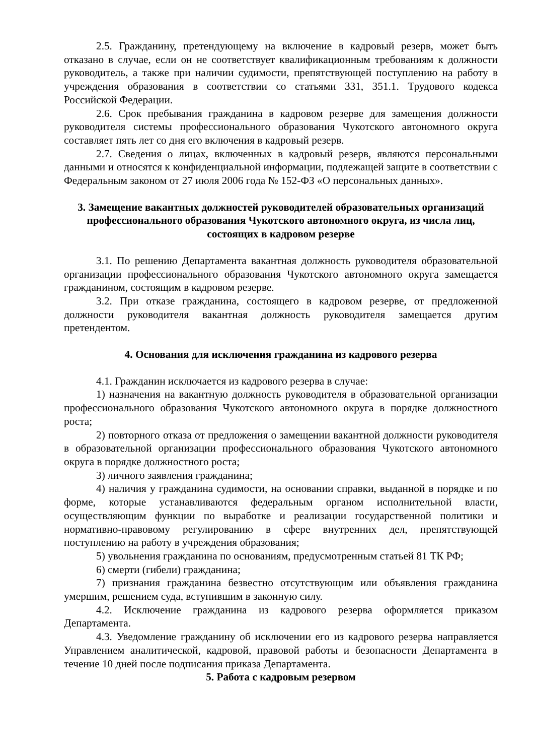2.5. Гражданину, претендующему на включение в кадровый резерв, может быть отказано в случае, если он не соответствует квалификационным требованиям к должности руководитель, а также при наличии судимости, препятствующей поступлению на работу в учреждения образования в соответствии со статьями 331, 351.1. Трудового кодекса Российской Федерации.
2.6. Срок пребывания гражданина в кадровом резерве для замещения должности руководителя системы профессионального образования Чукотского автономного округа составляет пять лет со дня его включения в кадровый резерв.
2.7. Сведения о лицах, включенных в кадровый резерв, являются персональными данными и относятся к конфиденциальной информации, подлежащей защите в соответствии с Федеральным законом от 27 июля 2006 года № 152-ФЗ «О персональных данных».
3. Замещение вакантных должностей руководителей образовательных организаций профессионального образования Чукотского автономного округа, из числа лиц, состоящих в кадровом резерве
3.1. По решению Департамента вакантная должность руководителя образовательной организации профессионального образования Чукотского автономного округа замещается гражданином, состоящим в кадровом резерве.
3.2. При отказе гражданина, состоящего в кадровом резерве, от предложенной должности руководителя вакантная должность руководителя замещается другим претендентом.
4. Основания для исключения гражданина из кадрового резерва
4.1. Гражданин исключается из кадрового резерва в случае:
1) назначения на вакантную должность руководителя в образовательной организации профессионального образования Чукотского автономного округа в порядке должностного роста;
2) повторного отказа от предложения о замещении вакантной должности руководителя в образовательной организации профессионального образования Чукотского автономного округа в порядке должностного роста;
3) личного заявления гражданина;
4) наличия у гражданина судимости, на основании справки, выданной в порядке и по форме, которые устанавливаются федеральным органом исполнительной власти, осуществляющим функции по выработке и реализации государственной политики и нормативно-правовому регулированию в сфере внутренних дел, препятствующей поступлению на работу в учреждения образования;
5) увольнения гражданина по основаниям, предусмотренным статьей 81 ТК РФ;
6) смерти (гибели) гражданина;
7) признания гражданина безвестно отсутствующим или объявления гражданина умершим, решением суда, вступившим в законную силу.
4.2. Исключение гражданина из кадрового резерва оформляется приказом Департамента.
4.3. Уведомление гражданину об исключении его из кадрового резерва направляется Управлением аналитической, кадровой, правовой работы и безопасности Департамента в течение 10 дней после подписания приказа Департамента.
5. Работа с кадровым резервом